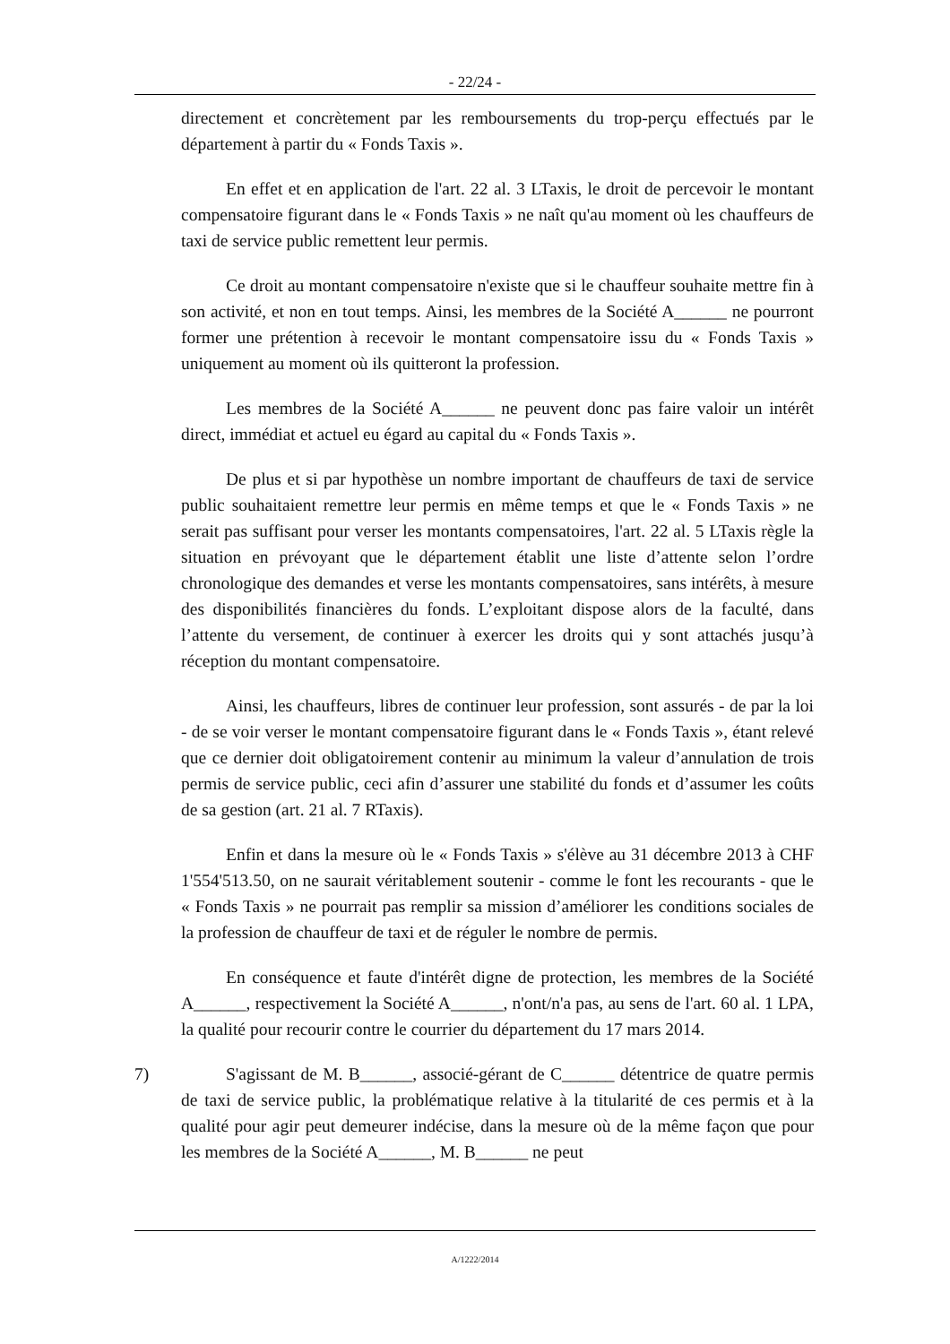- 22/24 -
directement et concrètement par les remboursements du trop-perçu effectués par le département à partir du « Fonds Taxis ».
En effet et en application de l'art. 22 al. 3 LTaxis, le droit de percevoir le montant compensatoire figurant dans le « Fonds Taxis » ne naît qu'au moment où les chauffeurs de taxi de service public remettent leur permis.
Ce droit au montant compensatoire n'existe que si le chauffeur souhaite mettre fin à son activité, et non en tout temps. Ainsi, les membres de la Société A______ ne pourront former une prétention à recevoir le montant compensatoire issu du « Fonds Taxis » uniquement au moment où ils quitteront la profession.
Les membres de la Société A______ ne peuvent donc pas faire valoir un intérêt direct, immédiat et actuel eu égard au capital du « Fonds Taxis ».
De plus et si par hypothèse un nombre important de chauffeurs de taxi de service public souhaitaient remettre leur permis en même temps et que le « Fonds Taxis » ne serait pas suffisant pour verser les montants compensatoires, l'art. 22 al. 5 LTaxis règle la situation en prévoyant que le département établit une liste d’attente selon l’ordre chronologique des demandes et verse les montants compensatoires, sans intérêts, à mesure des disponibilités financières du fonds. L’exploitant dispose alors de la faculté, dans l’attente du versement, de continuer à exercer les droits qui y sont attachés jusqu’à réception du montant compensatoire.
Ainsi, les chauffeurs, libres de continuer leur profession, sont assurés - de par la loi - de se voir verser le montant compensatoire figurant dans le « Fonds Taxis », étant relevé que ce dernier doit obligatoirement contenir au minimum la valeur d’annulation de trois permis de service public, ceci afin d’assurer une stabilité du fonds et d’assumer les coûts de sa gestion (art. 21 al. 7 RTaxis).
Enfin et dans la mesure où le « Fonds Taxis » s'élève au 31 décembre 2013 à CHF 1'554'513.50, on ne saurait véritablement soutenir - comme le font les recourants - que le « Fonds Taxis » ne pourrait pas remplir sa mission d’améliorer les conditions sociales de la profession de chauffeur de taxi et de réguler le nombre de permis.
En conséquence et faute d'intérêt digne de protection, les membres de la Société A______, respectivement la Société A______, n'ont/n'a pas, au sens de l'art. 60 al. 1 LPA, la qualité pour recourir contre le courrier du département du 17 mars 2014.
7) S'agissant de M. B______, associé-gérant de C______ détentrice de quatre permis de taxi de service public, la problématique relative à la titularité de ces permis et à la qualité pour agir peut demeurer indécise, dans la mesure où de la même façon que pour les membres de la Société A______, M. B______ ne peut
A/1222/2014